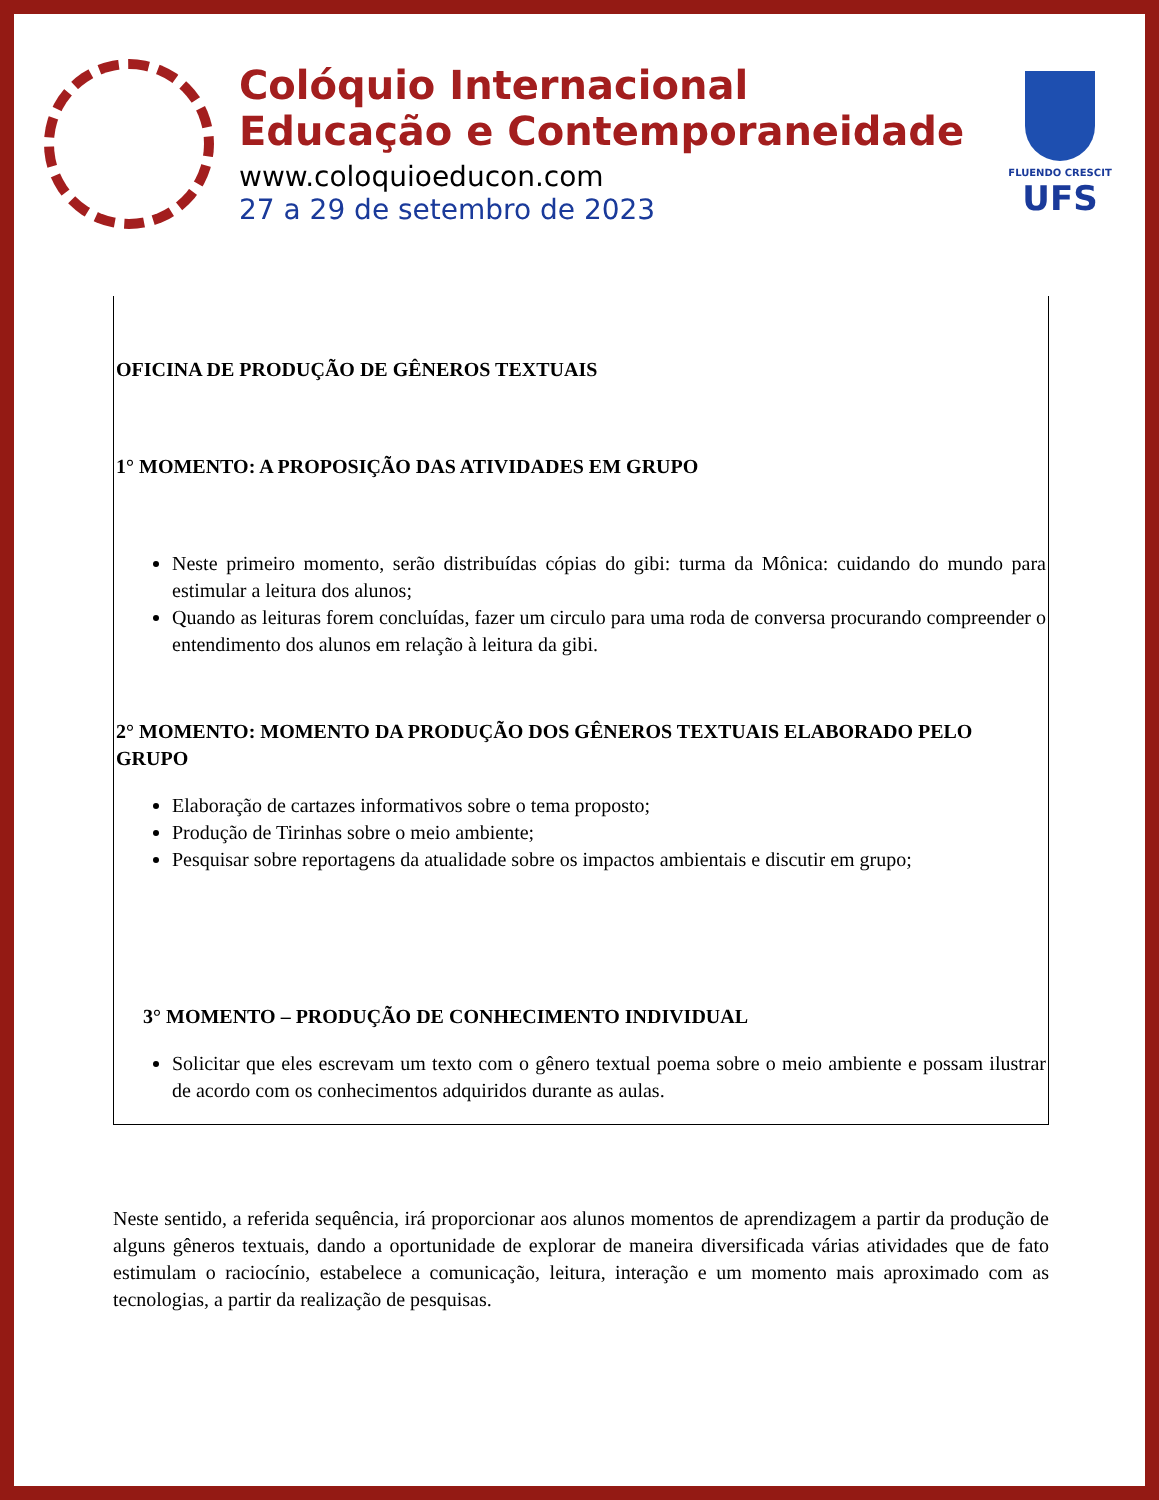Colóquio Internacional
Educação e Contemporaneidade
www.coloquioeducon.com
27 a 29 de setembro de 2023
FLUENDO CRESCIT
UFS
OFICINA DE PRODUÇÃO DE GÊNEROS TEXTUAIS
1° MOMENTO: A PROPOSIÇÃO DAS ATIVIDADES EM GRUPO
Neste primeiro momento, serão distribuídas cópias do gibi: turma da Mônica: cuidando do mundo para estimular a leitura dos alunos;
Quando as leituras forem concluídas, fazer um circulo para uma roda de conversa procurando compreender o entendimento dos alunos em relação à leitura da gibi.
2° MOMENTO: MOMENTO DA PRODUÇÃO DOS GÊNEROS TEXTUAIS ELABORADO PELO GRUPO
Elaboração de cartazes informativos sobre o tema proposto;
Produção de Tirinhas sobre o meio ambiente;
Pesquisar sobre reportagens da atualidade sobre os impactos ambientais e discutir em grupo;
3° MOMENTO – PRODUÇÃO DE CONHECIMENTO INDIVIDUAL
Solicitar que eles escrevam um texto com o gênero textual poema sobre o meio ambiente e possam ilustrar de acordo com os conhecimentos adquiridos durante as aulas.
Neste sentido, a referida sequência, irá proporcionar aos alunos momentos de aprendizagem a partir da produção de alguns gêneros textuais, dando a oportunidade de explorar de maneira diversificada várias atividades que de fato estimulam o raciocínio, estabelece a comunicação, leitura, interação e um momento mais aproximado com as tecnologias, a partir da realização de pesquisas.